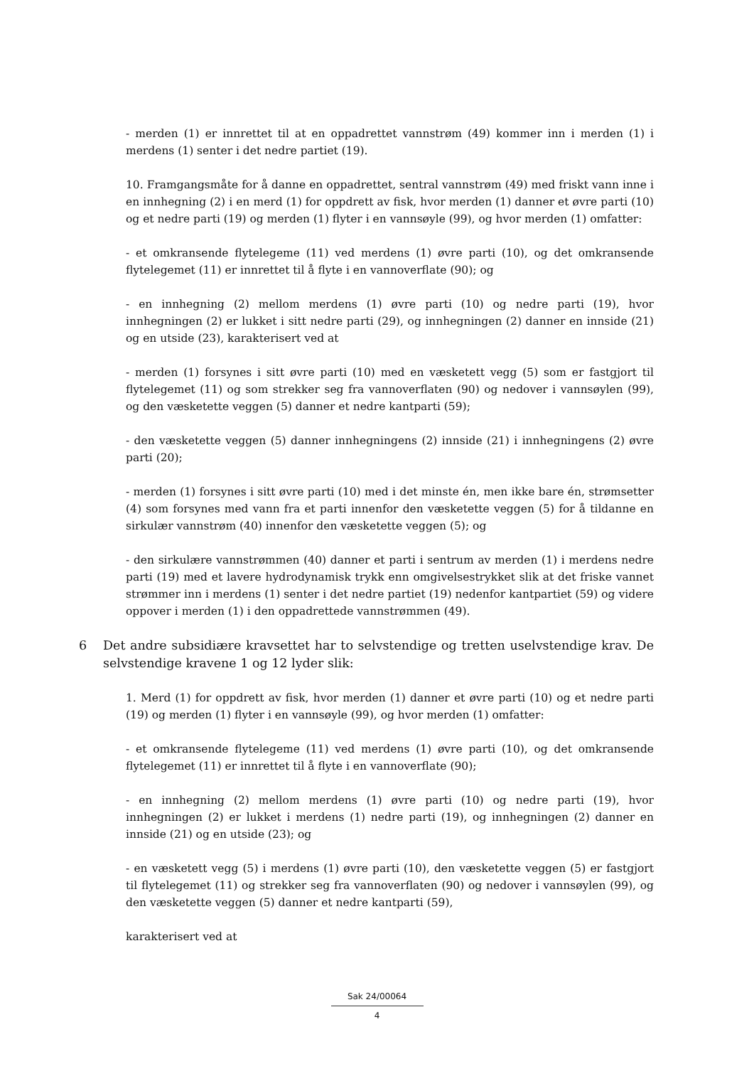- merden (1) er innrettet til at en oppadrettet vannstrøm (49) kommer inn i merden (1) i merdens (1) senter i det nedre partiet (19).
10. Framgangsmåte for å danne en oppadrettet, sentral vannstrøm (49) med friskt vann inne i en innhegning (2) i en merd (1) for oppdrett av fisk, hvor merden (1) danner et øvre parti (10) og et nedre parti (19) og merden (1) flyter i en vannsøyle (99), og hvor merden (1) omfatter:
- et omkransende flytelegeme (11) ved merdens (1) øvre parti (10), og det omkransende flytelegemet (11) er innrettet til å flyte i en vannoverflate (90); og
- en innhegning (2) mellom merdens (1) øvre parti (10) og nedre parti (19), hvor innhegningen (2) er lukket i sitt nedre parti (29), og innhegningen (2) danner en innside (21) og en utside (23), karakterisert ved at
- merden (1) forsynes i sitt øvre parti (10) med en væsketett vegg (5) som er fastgjort til flytelegemet (11) og som strekker seg fra vannoverflaten (90) og nedover i vannsøylen (99), og den væsketette veggen (5) danner et nedre kantparti (59);
- den væsketette veggen (5) danner innhegningens (2) innside (21) i innhegningens (2) øvre parti (20);
- merden (1) forsynes i sitt øvre parti (10) med i det minste én, men ikke bare én, strømsetter (4) som forsynes med vann fra et parti innenfor den væsketette veggen (5) for å tildanne en sirkulær vannstrøm (40) innenfor den væsketette veggen (5); og
- den sirkulære vannstrømmen (40) danner et parti i sentrum av merden (1) i merdens nedre parti (19) med et lavere hydrodynamisk trykk enn omgivelsestrykket slik at det friske vannet strømmer inn i merdens (1) senter i det nedre partiet (19) nedenfor kantpartiet (59) og videre oppover i merden (1) i den oppadrettede vannstrømmen (49).
6 Det andre subsidiære kravsettet har to selvstendige og tretten uselvstendige krav. De selvstendige kravene 1 og 12 lyder slik:
1. Merd (1) for oppdrett av fisk, hvor merden (1) danner et øvre parti (10) og et nedre parti (19) og merden (1) flyter i en vannsøyle (99), og hvor merden (1) omfatter:
- et omkransende flytelegeme (11) ved merdens (1) øvre parti (10), og det omkransende flytelegemet (11) er innrettet til å flyte i en vannoverflate (90);
- en innhegning (2) mellom merdens (1) øvre parti (10) og nedre parti (19), hvor innhegningen (2) er lukket i merdens (1) nedre parti (19), og innhegningen (2) danner en innside (21) og en utside (23); og
- en væsketett vegg (5) i merdens (1) øvre parti (10), den væsketette veggen (5) er fastgjort til flytelegemet (11) og strekker seg fra vannoverflaten (90) og nedover i vannsøylen (99), og den væsketette veggen (5) danner et nedre kantparti (59),
karakterisert ved at
Sak 24/00064
4